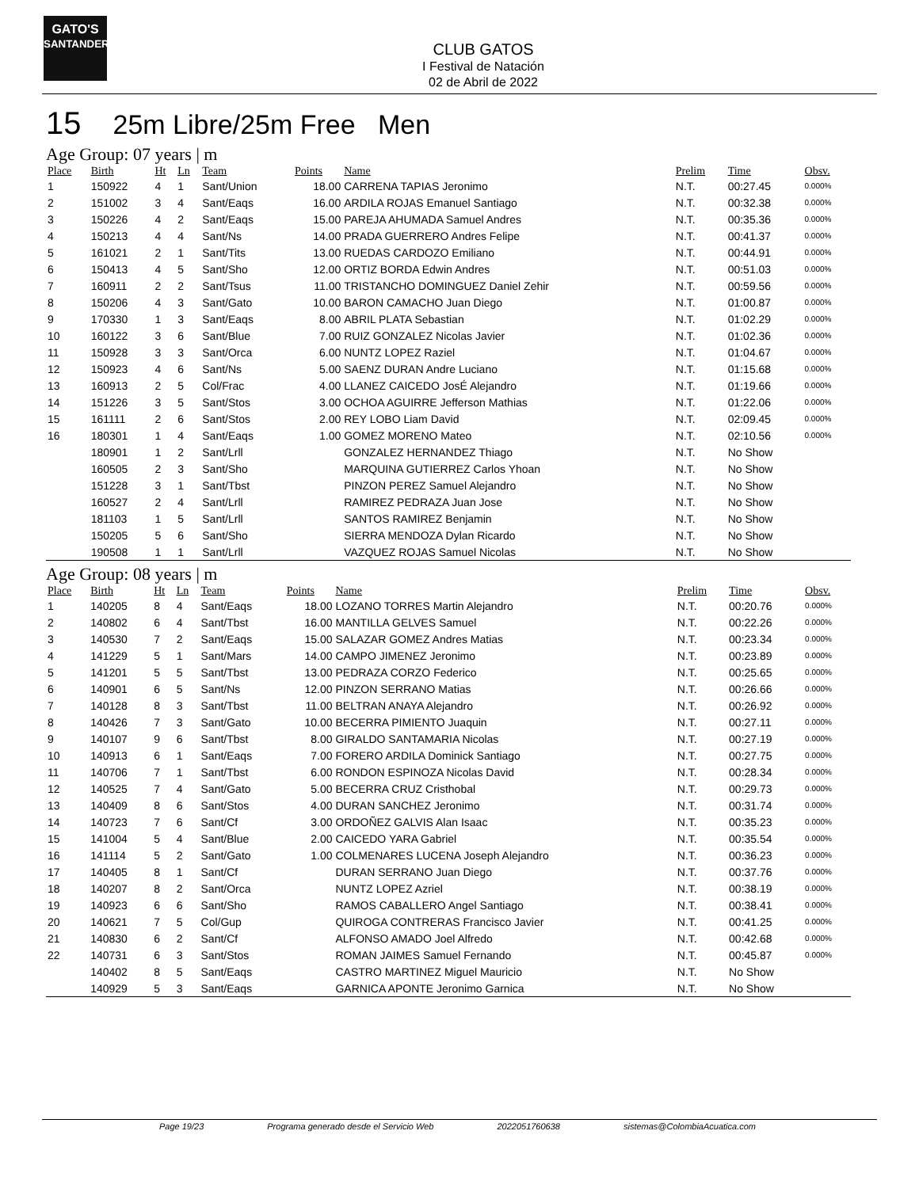GATO'S
SANTANDER
CLUB GATOS
I Festival de Natación
02 de Abril de 2022
15 25m Libre/25m Free Men
Age Group: 07 years | m
| Place | Birth | Ht | Ln | Team | Points | Name | Prelim | Time | Obsv. |
| --- | --- | --- | --- | --- | --- | --- | --- | --- | --- |
| 1 | 150922 | 4 | 1 | Sant/Union | 18.00 | CARRENA TAPIAS Jeronimo | N.T. | 00:27.45 | 0.000% |
| 2 | 151002 | 3 | 4 | Sant/Eaqs | 16.00 | ARDILA ROJAS Emanuel Santiago | N.T. | 00:32.38 | 0.000% |
| 3 | 150226 | 4 | 2 | Sant/Eaqs | 15.00 | PAREJA AHUMADA Samuel Andres | N.T. | 00:35.36 | 0.000% |
| 4 | 150213 | 4 | 4 | Sant/Ns | 14.00 | PRADA GUERRERO Andres Felipe | N.T. | 00:41.37 | 0.000% |
| 5 | 161021 | 2 | 1 | Sant/Tits | 13.00 | RUEDAS CARDOZO Emiliano | N.T. | 00:44.91 | 0.000% |
| 6 | 150413 | 4 | 5 | Sant/Sho | 12.00 | ORTIZ BORDA Edwin Andres | N.T. | 00:51.03 | 0.000% |
| 7 | 160911 | 2 | 2 | Sant/Tsus | 11.00 | TRISTANCHO DOMINGUEZ Daniel Zehir | N.T. | 00:59.56 | 0.000% |
| 8 | 150206 | 4 | 3 | Sant/Gato | 10.00 | BARON CAMACHO Juan Diego | N.T. | 01:00.87 | 0.000% |
| 9 | 170330 | 1 | 3 | Sant/Eaqs | 8.00 | ABRIL PLATA Sebastian | N.T. | 01:02.29 | 0.000% |
| 10 | 160122 | 3 | 6 | Sant/Blue | 7.00 | RUIZ GONZALEZ Nicolas Javier | N.T. | 01:02.36 | 0.000% |
| 11 | 150928 | 3 | 3 | Sant/Orca | 6.00 | NUNTZ LOPEZ Raziel | N.T. | 01:04.67 | 0.000% |
| 12 | 150923 | 4 | 6 | Sant/Ns | 5.00 | SAENZ DURAN Andre Luciano | N.T. | 01:15.68 | 0.000% |
| 13 | 160913 | 2 | 5 | Col/Frac | 4.00 | LLANEZ CAICEDO JosÉ Alejandro | N.T. | 01:19.66 | 0.000% |
| 14 | 151226 | 3 | 5 | Sant/Stos | 3.00 | OCHOA AGUIRRE Jefferson Mathias | N.T. | 01:22.06 | 0.000% |
| 15 | 161111 | 2 | 6 | Sant/Stos | 2.00 | REY LOBO Liam David | N.T. | 02:09.45 | 0.000% |
| 16 | 180301 | 1 | 4 | Sant/Eaqs | 1.00 | GOMEZ MORENO Mateo | N.T. | 02:10.56 | 0.000% |
| | 180901 | 1 | 2 | Sant/Lrll | | GONZALEZ HERNANDEZ Thiago | N.T. | No Show | |
| | 160505 | 2 | 3 | Sant/Sho | | MARQUINA GUTIERREZ Carlos Yhoan | N.T. | No Show | |
| | 151228 | 3 | 1 | Sant/Tbst | | PINZON PEREZ Samuel Alejandro | N.T. | No Show | |
| | 160527 | 2 | 4 | Sant/Lrll | | RAMIREZ PEDRAZA Juan Jose | N.T. | No Show | |
| | 181103 | 1 | 5 | Sant/Lrll | | SANTOS RAMIREZ Benjamin | N.T. | No Show | |
| | 150205 | 5 | 6 | Sant/Sho | | SIERRA MENDOZA Dylan Ricardo | N.T. | No Show | |
| | 190508 | 1 | 1 | Sant/Lrll | | VAZQUEZ ROJAS Samuel Nicolas | N.T. | No Show | |
Age Group: 08 years | m
| Place | Birth | Ht | Ln | Team | Points | Name | Prelim | Time | Obsv. |
| --- | --- | --- | --- | --- | --- | --- | --- | --- | --- |
| 1 | 140205 | 8 | 4 | Sant/Eaqs | 18.00 | LOZANO TORRES Martin Alejandro | N.T. | 00:20.76 | 0.000% |
| 2 | 140802 | 6 | 4 | Sant/Tbst | 16.00 | MANTILLA GELVES Samuel | N.T. | 00:22.26 | 0.000% |
| 3 | 140530 | 7 | 2 | Sant/Eaqs | 15.00 | SALAZAR GOMEZ Andres Matias | N.T. | 00:23.34 | 0.000% |
| 4 | 141229 | 5 | 1 | Sant/Mars | 14.00 | CAMPO JIMENEZ Jeronimo | N.T. | 00:23.89 | 0.000% |
| 5 | 141201 | 5 | 5 | Sant/Tbst | 13.00 | PEDRAZA CORZO Federico | N.T. | 00:25.65 | 0.000% |
| 6 | 140901 | 6 | 5 | Sant/Ns | 12.00 | PINZON SERRANO Matias | N.T. | 00:26.66 | 0.000% |
| 7 | 140128 | 8 | 3 | Sant/Tbst | 11.00 | BELTRAN ANAYA Alejandro | N.T. | 00:26.92 | 0.000% |
| 8 | 140426 | 7 | 3 | Sant/Gato | 10.00 | BECERRA PIMIENTO Juaquin | N.T. | 00:27.11 | 0.000% |
| 9 | 140107 | 9 | 6 | Sant/Tbst | 8.00 | GIRALDO SANTAMARIA Nicolas | N.T. | 00:27.19 | 0.000% |
| 10 | 140913 | 6 | 1 | Sant/Eaqs | 7.00 | FORERO ARDILA Dominick Santiago | N.T. | 00:27.75 | 0.000% |
| 11 | 140706 | 7 | 1 | Sant/Tbst | 6.00 | RONDON ESPINOZA Nicolas David | N.T. | 00:28.34 | 0.000% |
| 12 | 140525 | 7 | 4 | Sant/Gato | 5.00 | BECERRA CRUZ Cristhobal | N.T. | 00:29.73 | 0.000% |
| 13 | 140409 | 8 | 6 | Sant/Stos | 4.00 | DURAN SANCHEZ Jeronimo | N.T. | 00:31.74 | 0.000% |
| 14 | 140723 | 7 | 6 | Sant/Cf | 3.00 | ORDOÑEZ GALVIS Alan Isaac | N.T. | 00:35.23 | 0.000% |
| 15 | 141004 | 5 | 4 | Sant/Blue | 2.00 | CAICEDO YARA Gabriel | N.T. | 00:35.54 | 0.000% |
| 16 | 141114 | 5 | 2 | Sant/Gato | 1.00 | COLMENARES LUCENA Joseph Alejandro | N.T. | 00:36.23 | 0.000% |
| 17 | 140405 | 8 | 1 | Sant/Cf | | DURAN SERRANO Juan Diego | N.T. | 00:37.76 | 0.000% |
| 18 | 140207 | 8 | 2 | Sant/Orca | | NUNTZ LOPEZ Azriel | N.T. | 00:38.19 | 0.000% |
| 19 | 140923 | 6 | 6 | Sant/Sho | | RAMOS CABALLERO Angel Santiago | N.T. | 00:38.41 | 0.000% |
| 20 | 140621 | 7 | 5 | Col/Gup | | QUIROGA CONTRERAS Francisco Javier | N.T. | 00:41.25 | 0.000% |
| 21 | 140830 | 6 | 2 | Sant/Cf | | ALFONSO AMADO Joel Alfredo | N.T. | 00:42.68 | 0.000% |
| 22 | 140731 | 6 | 3 | Sant/Stos | | ROMAN JAIMES Samuel Fernando | N.T. | 00:45.87 | 0.000% |
| | 140402 | 8 | 5 | Sant/Eaqs | | CASTRO MARTINEZ Miguel Mauricio | N.T. | No Show | |
| | 140929 | 5 | 3 | Sant/Eaqs | | GARNICA APONTE Jeronimo Garnica | N.T. | No Show | |
Page 19/23 Programa generado desde el Servicio Web 2022051760638 sistemas@ColombiaAcuatica.com